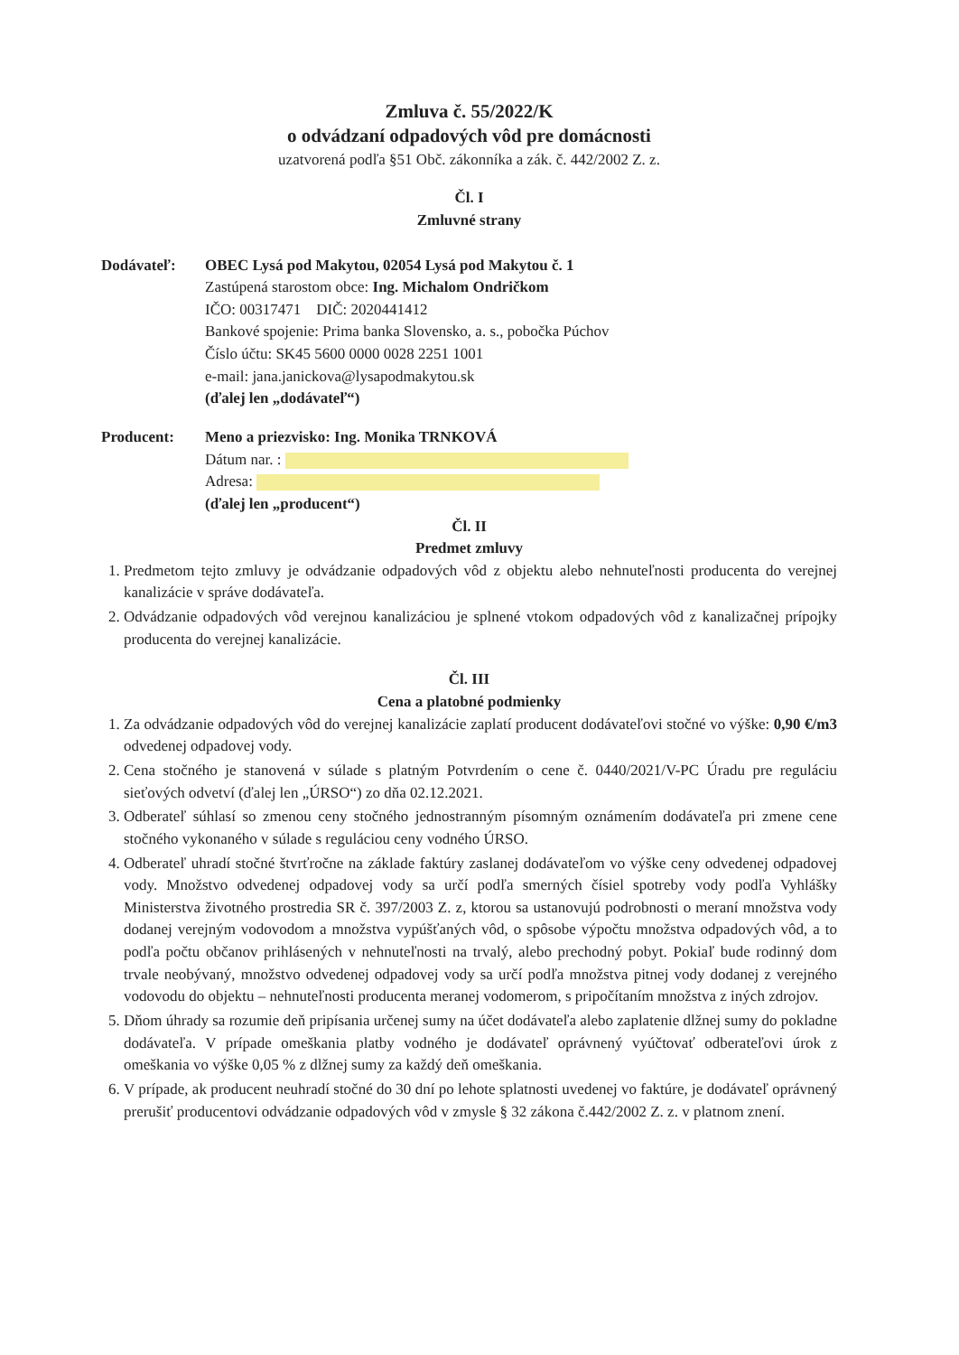Zmluva č. 55/2022/K
o odvádzaní odpadových vôd pre domácnosti
uzatvorená podľa §51 Obč. zákonníka a zák. č. 442/2002 Z. z.
Čl. I
Zmluvné strany
Dodávateľ: OBEC Lysá pod Makytou, 02054 Lysá pod Makytou č. 1
Zastúpená starostom obce: Ing. Michalom Ondričkom
IČO: 00317471 DIČ: 2020441412
Bankové spojenie: Prima banka Slovensko, a. s., pobočka Púchov
Číslo účtu: SK45 5600 0000 0028 2251 1001
e-mail: jana.janickova@lysapodmakytou.sk
(ďalej len „dodávateľ“)
Producent: Meno a priezvisko: Ing. Monika TRNKOVÁ
Dátum nar. :
Adresa:
(ďalej len „producent“)
Čl. II
Predmet zmluvy
1. Predmetom tejto zmluvy je odvádzanie odpadových vôd z objektu alebo nehnuteľnosti producenta do verejnej kanalizácie v správe dodávateľa.
2. Odvádzanie odpadových vôd verejnou kanalizáciou je splnené vtokom odpadových vôd z kanalizačnej prípojky producenta do verejnej kanalizácie.
Čl. III
Cena a platobné podmienky
1. Za odvádzanie odpadových vôd do verejnej kanalizácie zaplatí producent dodávateľovi stočné vo výške: 0,90 €/m3 odvedenej odpadovej vody.
2. Cena stočného je stanovená v súlade s platným Potvrdením o cene č. 0440/2021/V-PC Úradu pre reguláciu sieťových odvetví (ďalej len „ÚRSO“) zo dňa 02.12.2021.
3. Odberateľ súhlasí so zmenou ceny stočného jednostranným písomným oznámením dodávateľa pri zmene cene stočného vykonaného v súlade s reguláciou ceny vodného ÚRSO.
4. Odberateľ uhradí stočné štvrťročne na základe faktúry zaslanej dodávateľom vo výške ceny odvedenej odpadovej vody. Množstvo odvedenej odpadovej vody sa určí podľa smerných čísiel spotreby vody podľa Vyhlášky Ministerstva životného prostredia SR č. 397/2003 Z. z, ktorou sa ustanovujú podrobnosti o meraní množstva vody dodanej verejným vodovodom a množstva vypúšťaných vôd, o spôsobe výpočtu množstva odpadových vôd, a to podľa počtu občanov prihlásených v nehnuteľnosti na trvalý, alebo prechodný pobyt. Pokiaľ bude rodinný dom trvale neobývaný, množstvo odvedenej odpadovej vody sa určí podľa množstva pitnej vody dodanej z verejného vodovodu do objektu – nehnuteľnosti producenta meranej vodomerom, s pripočítaním množstva z iných zdrojov.
5. Dňom úhrady sa rozumie deň pripísania určenej sumy na účet dodávateľa alebo zaplatenie dlžnej sumy do pokladne dodávateľa. V prípade omeškania platby vodného je dodávateľ oprávnený vyúčtovať odberateľovi úrok z omeškania vo výške 0,05 % z dlžnej sumy za každý deň omeškania.
6. V prípade, ak producent neuhradí stočné do 30 dní po lehote splatnosti uvedenej vo faktúre, je dodávateľ oprávnený prerušiť producentovi odvádzanie odpadových vôd v zmysle § 32 zákona č.442/2002 Z. z. v platnom znení.